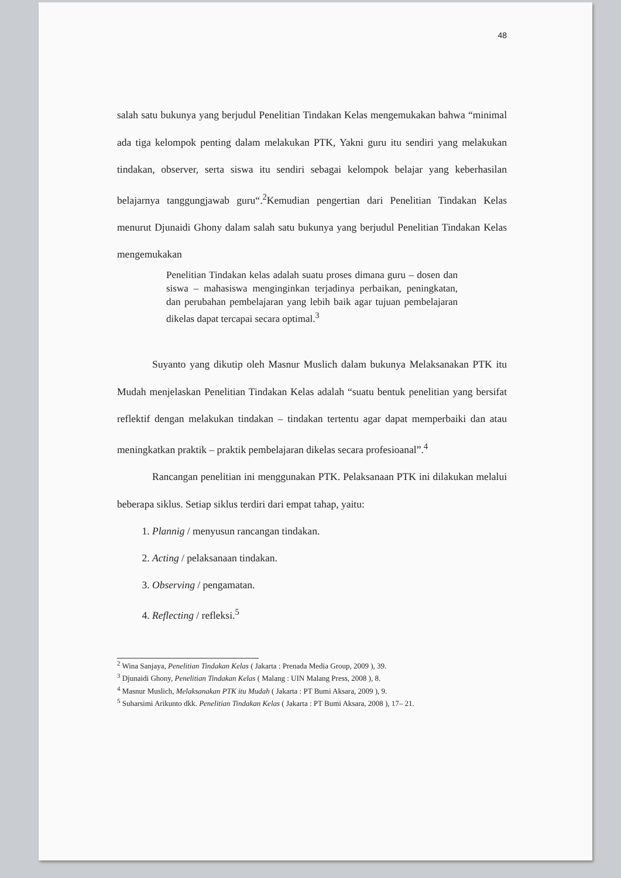48
salah satu bukunya yang berjudul Penelitian Tindakan Kelas mengemukakan bahwa “minimal ada tiga kelompok penting dalam melakukan PTK, Yakni guru itu sendiri yang melakukan tindakan, observer, serta siswa itu sendiri sebagai kelompok belajar yang keberhasilan belajarnya tanggungjawab guru“.<sup>2</sup>Kemudian pengertian dari Penelitian Tindakan Kelas menurut Djunaidi Ghony dalam salah satu bukunya yang berjudul Penelitian Tindakan Kelas mengemukakan
Penelitian Tindakan kelas adalah suatu proses dimana guru – dosen dan siswa – mahasiswa menginginkan terjadinya perbaikan, peningkatan, dan perubahan pembelajaran yang lebih baik agar tujuan pembelajaran dikelas dapat tercapai secara optimal.<sup>3</sup>
Suyanto yang dikutip oleh Masnur Muslich dalam bukunya Melaksanakan PTK itu Mudah menjelaskan Penelitian Tindakan Kelas adalah “suatu bentuk penelitian yang bersifat reflektif dengan melakukan tindakan – tindakan tertentu agar dapat memperbaiki dan atau meningkatkan praktik – praktik pembelajaran dikelas secara profesioanal”.<sup>4</sup>
Rancangan penelitian ini menggunakan PTK. Pelaksanaan PTK ini dilakukan melalui beberapa siklus. Setiap siklus terdiri dari empat tahap, yaitu:
1. Plannig / menyusun rancangan tindakan.
2. Acting / pelaksanaan tindakan.
3. Observing / pengamatan.
4. Reflecting / refleksi.<sup>5</sup>
<sup>2</sup> Wina Sanjaya, Penelitian Tindakan Kelas ( Jakarta : Prenada Media Group, 2009 ), 39.
<sup>3</sup> Djunaidi Ghony, Penelitian Tindakan Kelas ( Malang : UIN Malang Press, 2008 ), 8.
<sup>4</sup> Masnur Muslich, Melaksanakan PTK itu Mudah ( Jakarta : PT Bumi Aksara, 2009 ), 9.
<sup>5</sup> Suharsimi Arikunto dkk. Penelitian Tindakan Kelas ( Jakarta : PT Bumi Aksara, 2008 ), 17– 21.